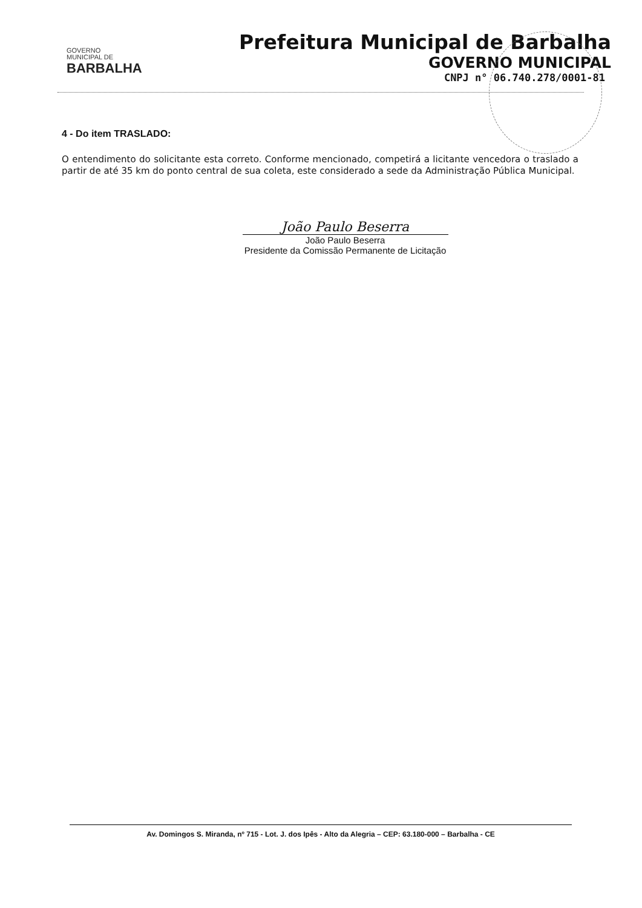GOVERNO
MUNICIPAL DE
BARBALHA
Prefeitura Municipal de Barbalha
GOVERNO MUNICIPAL
CNPJ n° 06.740.278/0001-81
4 - Do item TRASLADO:
O entendimento do solicitante esta correto. Conforme mencionado, competirá a licitante vencedora o traslado a partir de até 35 km do ponto central de sua coleta, este considerado a sede da Administração Pública Municipal.
João Paulo Beserra
João Paulo Beserra
Presidente da Comissão Permanente de Licitação
Av. Domingos S. Miranda, nº 715 - Lot. J. dos Ipês - Alto da Alegria – CEP: 63.180-000 – Barbalha - CE